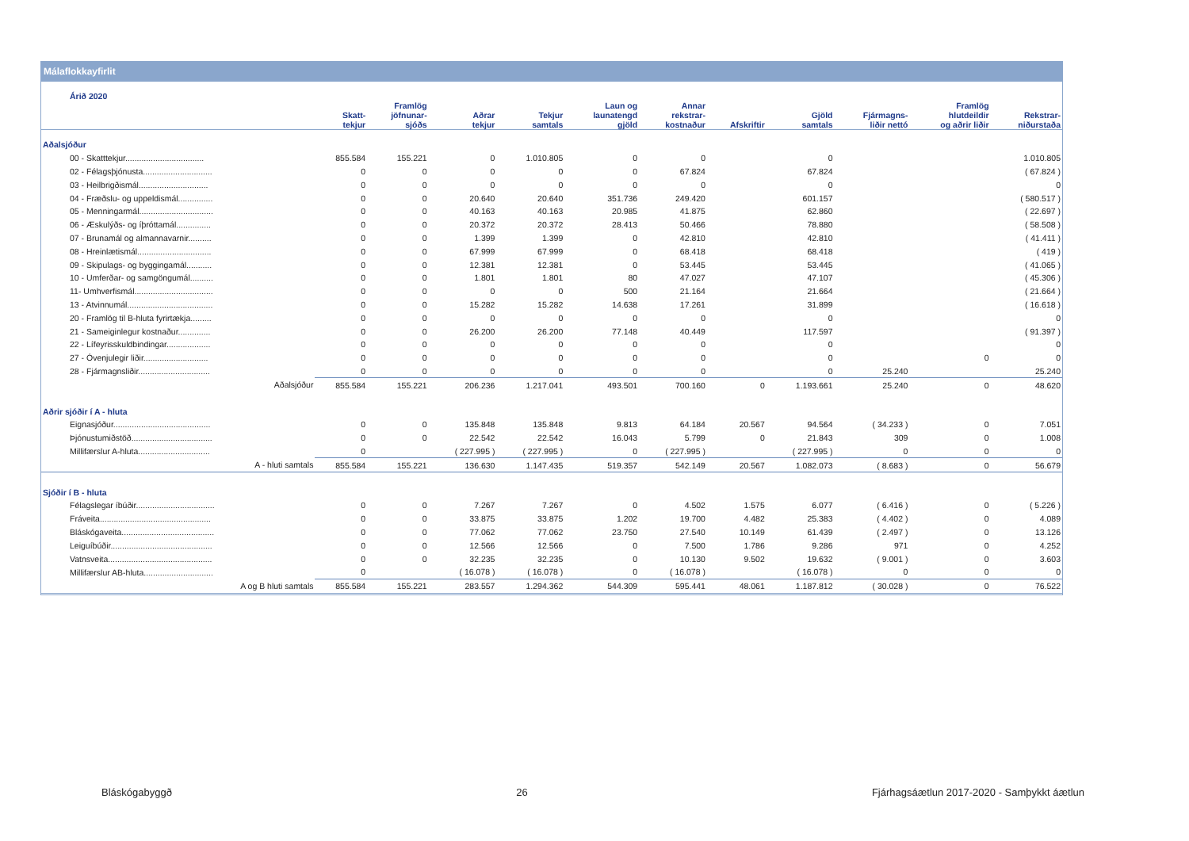Málaflokkayfirlit
| Árið 2020 | | | | | | | | | | | |
| --- | --- | --- | --- | --- | --- | --- | --- | --- | --- | --- | --- |
| | Skatt- tekjur | Framlög jöfnunar- sjóðs | Aðrar tekjur | Tekjur samtals | Laun og launatengd gjöld | Annar rekstrar- kostnaður | Afskriftir | Gjöld samtals | Fjármagns- liðir nettó | Framlög hlutdeildir og aðrir liðir | Rekstrar- niðurstaða |
| Aðalsjóður | | | | | | | | | | | |
| 00 - Skatttekjur.................................. | 855.584 | 155.221 | 0 | 1.010.805 | 0 | 0 | | 0 | | | 1.010.805 |
| 02 - Félagsþjónusta.............................. | 0 | 0 | 0 | 0 | 0 | 67.824 | | 67.824 | | | ( 67.824 ) |
| 03 - Heilbrigðismál.............................. | 0 | 0 | 0 | 0 | 0 | 0 | | 0 | | | 0 |
| 04 - Fræðslu- og uppeldismál............... | 0 | 0 | 20.640 | 20.640 | 351.736 | 249.420 | | 601.157 | | | ( 580.517 ) |
| 05 - Menningarmál................................ | 0 | 0 | 40.163 | 40.163 | 20.985 | 41.875 | | 62.860 | | | ( 22.697 ) |
| 06 - Æskulýðs- og íþróttamál............... | 0 | 0 | 20.372 | 20.372 | 28.413 | 50.466 | | 78.880 | | | ( 58.508 ) |
| 07 - Brunamál og almannavarnir.......... | 0 | 0 | 1.399 | 1.399 | 0 | 42.810 | | 42.810 | | | ( 41.411 ) |
| 08 - Hreinlætismál................................ | 0 | 0 | 67.999 | 67.999 | 0 | 68.418 | | 68.418 | | | ( 419 ) |
| 09 - Skipulags- og byggingamál........... | 0 | 0 | 12.381 | 12.381 | 0 | 53.445 | | 53.445 | | | ( 41.065 ) |
| 10 - Umferðar- og samgöngumál.......... | 0 | 0 | 1.801 | 1.801 | 80 | 47.027 | | 47.107 | | | ( 45.306 ) |
| 11- Umhverfismál.................................. | 0 | 0 | 0 | 0 | 500 | 21.164 | | 21.664 | | | ( 21.664 ) |
| 13 - Atvinnumál..................................... | 0 | 0 | 15.282 | 15.282 | 14.638 | 17.261 | | 31.899 | | | ( 16.618 ) |
| 20 - Framlög til B-hluta fyrirtækja......... | 0 | 0 | 0 | 0 | 0 | 0 | | 0 | | | 0 |
| 21 - Sameiginlegur kostnaður.............. | 0 | 0 | 26.200 | 26.200 | 77.148 | 40.449 | | 117.597 | | | ( 91.397 ) |
| 22 - Lífeyrisskuldbindingar................... | 0 | 0 | 0 | 0 | 0 | 0 | | 0 | | | 0 |
| 27 - Óvenjulegir liðir............................ | 0 | 0 | 0 | 0 | 0 | 0 | | 0 | | 0 | 0 |
| 28 - Fjármagnsliðir............................... | 0 | 0 | 0 | 0 | 0 | 0 | | 0 | 25.240 | | 25.240 |
| Aðalsjóður | 855.584 | 155.221 | 206.236 | 1.217.041 | 493.501 | 700.160 | 0 | 1.193.661 | 25.240 | 0 | 48.620 |
| Aðrir sjóðir í A - hluta | | | | | | | | | | | |
| Eignasjóður.......................................... | 0 | 0 | 135.848 | 135.848 | 9.813 | 64.184 | 20.567 | 94.564 | ( 34.233 ) | 0 | 7.051 |
| Þjónustumiðstöð................................... | 0 | 0 | 22.542 | 22.542 | 16.043 | 5.799 | 0 | 21.843 | 309 | 0 | 1.008 |
| Millifærslur A-hluta............................... | 0 | | ( 227.995 ) | ( 227.995 ) | 0 | ( 227.995 ) | | ( 227.995 ) | 0 | 0 | 0 |
| A - hluti samtals | 855.584 | 155.221 | 136.630 | 1.147.435 | 519.357 | 542.149 | 20.567 | 1.082.073 | ( 8.683 ) | 0 | 56.679 |
| Sjóðir í B - hluta | | | | | | | | | | | |
| Félagslegar íbúðir.................................. | 0 | 0 | 7.267 | 7.267 | 0 | 4.502 | 1.575 | 6.077 | ( 6.416 ) | 0 | ( 5.226 ) |
| Fráveita................................................ | 0 | 0 | 33.875 | 33.875 | 1.202 | 19.700 | 4.482 | 25.383 | ( 4.402 ) | 0 | 4.089 |
| Bláskógaveita........................................ | 0 | 0 | 77.062 | 77.062 | 23.750 | 27.540 | 10.149 | 61.439 | ( 2.497 ) | 0 | 13.126 |
| Leiguíbúðir............................................ | 0 | 0 | 12.566 | 12.566 | 0 | 7.500 | 1.786 | 9.286 | 971 | 0 | 4.252 |
| Vatnsveita............................................. | 0 | 0 | 32.235 | 32.235 | 0 | 10.130 | 9.502 | 19.632 | ( 9.001 ) | 0 | 3.603 |
| Millifærslur AB-hluta.............................. | 0 | | ( 16.078 ) | ( 16.078 ) | 0 | ( 16.078 ) | | ( 16.078 ) | 0 | 0 | 0 |
| A og B hluti samtals | 855.584 | 155.221 | 283.557 | 1.294.362 | 544.309 | 595.441 | 48.061 | 1.187.812 | ( 30.028 ) | 0 | 76.522 |
Bláskógabyggð 26 Fjárhagsáætlun 2017-2020 - Samþykkt áætlun